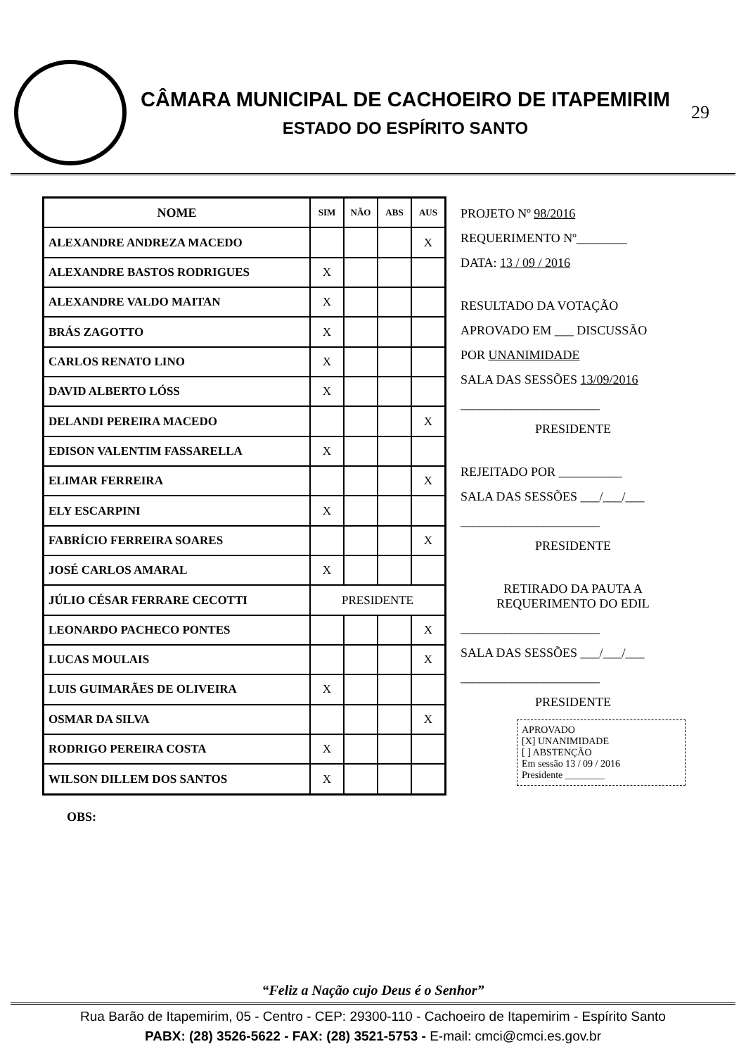CÂMARA MUNICIPAL DE CACHOEIRO DE ITAPEMIRIM
ESTADO DO ESPÍRITO SANTO
29
| NOME | SIM | NÃO | ABS | AUS |
| --- | --- | --- | --- | --- |
| ALEXANDRE ANDREZA MACEDO | | | | X |
| ALEXANDRE BASTOS RODRIGUES | X | | | |
| ALEXANDRE VALDO MAITAN | X | | | |
| BRÁS ZAGOTTO | X | | | |
| CARLOS RENATO LINO | X | | | |
| DAVID ALBERTO LÓSS | X | | | |
| DELANDI PEREIRA MACEDO | | | | X |
| EDISON VALENTIM FASSARELLA | X | | | |
| ELIMAR FERREIRA | | | | X |
| ELY ESCARPINI | X | | | |
| FABRÍCIO FERREIRA SOARES | | | | X |
| JOSÉ CARLOS AMARAL | X | | | |
| JÚLIO CÉSAR FERRARE CECOTTI | PRESIDENTE | | | |
| LEONARDO PACHECO PONTES | | | | X |
| LUCAS MOULAIS | | | | X |
| LUIS GUIMARÃES DE OLIVEIRA | X | | | |
| OSMAR DA SILVA | | | | X |
| RODRIGO PEREIRA COSTA | X | | | |
| WILSON DILLEM DOS SANTOS | X | | | |
PROJETO Nº 98/2016
REQUERIMENTO Nº________
DATA: 13 / 09 / 2016
RESULTADO DA VOTAÇÃO
APROVADO EM ___ DISCUSSÃO
POR UNANIMIDADE
SALA DAS SESSÕES 13/09/2016
______________________
PRESIDENTE
REJEITADO POR __________
SALA DAS SESSÕES ___/___/___
______________________
PRESIDENTE
RETIRADO DA PAUTA A
REQUERIMENTO DO EDIL
______________________
SALA DAS SESSÕES ___/___/___
______________________
PRESIDENTE
APROVADO
[X] UNANIMIDADE
[ ] ABSTENÇÃO
Em sessão 13 / 09 / 2016
Presidente ________
OBS:
“Feliz a Nação cujo Deus é o Senhor”
Rua Barão de Itapemirim, 05 - Centro - CEP: 29300-110 - Cachoeiro de Itapemirim - Espírito Santo
PABX: (28) 3526-5622 - FAX: (28) 3521-5753 - E-mail: cmci@cmci.es.gov.br